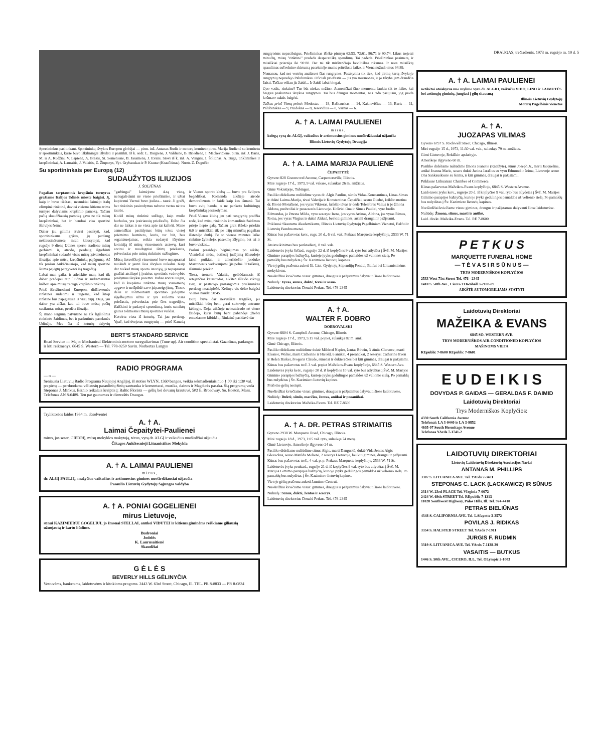DRAUGAS, trečiadienis, 1973 m. rugsėjo m. 19 d. 5
Sportininkus pasitinkant. Sportininkų išvykos Europon globėjai — pirm. inž. Antanas Rudis ir moterų komiteto pirm. Marija Rudienė su komitetu ir sportininkais, kurie buvo iškilmingai išlydėti ir pasitikti. Iš k. sėdi: L. Dargienė, J. Valdienė, B. Briedienė, I. Mackevičienė, pirm. inž. J. Baris, M. ir A. Rudžiai, V. Lapienė, A. Brazis, St. Semėnienė, B. Jasaitienė, J. Evans. Stovi iš k. inž. A. Vengris, J. Šoliūnas, A. Būga, tinklininkės ir krepšininkai, A. Lauraitis, J. Valaitis, Z. Žiupsnys, Vyt. Grybauskas ir P. Krause (Kraučiūnas). Nuotr. Z. Degučio
Su sportininkais per Europą (12)
SUDAUŽYTOS ILIUZIJOS
J. ŠOLIŪNAS
Pagaliau tarptautinis krepšinio turnyras gražiame Italijos Udinės mieste baigėsi. Jį, kaip ir buvo tikėtasi, nesunkiai laimėjo italų olimpinė rinktinė, davusi visiems kitiems trims turnyro dalyviams krepšinio pamoką. Tačiau pačią skaudžiausią pamoką gavo ne tik mūsų krepšininkai, bet ir bendrai visa sportinė išeivijos šeima.
Dabar jau galima atvirai pasakyti, kad, sportininkams grįžus, jų perdaug neklausinėtumėte, mieli klausytojai, kad rugsėjo 9 dieną Udinės sporto stadione mūsų gerbiami ir, atrodo, perdaug išgarbinti krepšininkai sudaužė visas mūsų įsivaizduotas iliuzijas apie mūsų krepšininkų pajėgumą. Aš tik prašau Aukščiausiojo, kad mūsų sportinė šeima pajėgtų pergyventi šią tragediją.
Labai man gaila, ir atleiskite man, kad tik dabar pradėjau taip liūdnai ir sudramatintai kalbėti apie mūsų trečiąją krepšinio rinktinę.
Prieš išvažiuodami Europon, didžiavomės rinktinės sudėtimi ir teigėme, kad šitoji rinktinė bus pajėgiausia iš visų trijų. Deja, jau dabar yra aišku, kad tai buvo mūsų pačių susikurtas mitas, perdėta iliuzija.
Šį mano teigimą patvirtino ne tik ligšiolinis rinktinės žaidimas, bet ir paskutinės pasekmės Udinėje. Mes čia iš keturių dalyvių "garbingai" laimėjome 4-tą vietą, nenugalėdami nė vieno priešininko, ir užtai kapitonui Varnui buvo įteikta... taurė. Ji graži, bet rinktinės pasirodymas nebuvo vertas nė tos taurės.
Kodėl mūsų rinktinė sužlugo, kaip muilo burbulas, yra įvairiausių priežasčių. Dėlto čia dar ne laikas ir ne vieta apie tai kalbėti. Mano asmeniškas pasiūlymas būtų toks: vietoj priėmimo komiteto, kuris, tur būt, bus organizuojamas, reikia sudaryti ištyrimo komisiją iš mūsų visuomenės atstovų, kuri atvirai ir nuodugniai ištirtų priežastis, privedusias prie mūsų rinktinės sužlugimo.
Mūsų lietuviškoji visuomenė buvo nepaprastai nuoširdi ir jautri šios išvykos reikalui. Kaip dar niekad mūsų sporto istorijoj, ji nepaprastai gražiai atsiliepė į įvairius sportinės vadovybės prašymus išvykai paremti. Dabar atvirai teigiu, kad ši krepšinio rinktinė mūsų visuomenę apgavo ir neišpildė savo įsipareigojimų. Tiesos dėlei ir tolimesniam sportinio judėjimo išgelbėjimui užtai ir yra siūloma visas priežastis, privedusias prie šios tragedijos, išaiškinti ir padaryti sprendimą, kuris suteiktų gaires tolimesnei mūsų sportinei veiklai.
Ketvirta vieta iš keturių. Tai jau perdaug. Ypač, kad dvejetas rungtynių — prieš Kanadą ir Vienos sporto klubą — buvo pra švilptos begėdiškai. Komanda aikštėje atrodė demoralizuota ir žaidė kaip kas išmanė. Tai buvo avių banda, o ne penketo kultūringų krepšininkų pasirodymas.
Prieš Vienos klubą jau pati rungtynių pradžia rodė, kad mūsų rinktinės komandinis žaidimas priėjo liepto galą. Tačiau greit išśoko priekin 6:0 ir mūsiškiai tik po trijų minučių pagaliau išstenėjo dutkį. Po to vienos minutės laike rinktinė žybtelėjo, pasekmę išlygino, bet tai ir buvo viskas...
Paskui prasidėjo bėginėjimas po aikštę. Vieniečiai mūsų betikslį judėjimą išnaudojo labai puikiai, ir amerikiečio juoduko Marroneaux vadovaujami (jis pelnė 32 taškus), išsimušė priekin.
Tiesa, treneris Valaitis, gelbėdamasis iš artėjančios katastrofos, aikštėn išleido vikrųjį Barį, ir pastarojo pastangomis priešininkas perdaug neatsiplėšė. Kėlinys vis dėlto baigėsi Vienos naudai 50:45.
Būtų buvę dar nevisiškai tragiška, jei mūsiškiai būtų bent gerai sukovoję antrame kėlinyje. Deja, aikštėje nebeatsirado nė vieno žaidėjo, kuris būtų bent pabandęs įžiebti entuziasmo kibirkštį. Rinktinė pasidavė dar
BERT'S STANDARD SERVICE
Road Service — Major Mechanical Elektroninis motoro sureguliavimas (Tune up). Air condition specialistai. Gazolinas, padangos ir kiti reikmenys. 6645 S. Western — Tel. 778-9250 Savin. Norbertas Langys
RADIO PROGRAMA
— o —
Seniausia Lietuvių Radio Programa Naujojoj Anglijoj, iš stoties WLYN, 1360 bangos, veikia sekmadieniais nuo 1:00 iki 1:30 val. po pietų — perduodama vėliausių pasaulinių žinių santrauka ir komentarai, muzika, dainos ir Magdutės pasaka. Šią programą veda Steponas J. Minkus. Biznio reikalais kreiptis į: Baltic Florists — gėlių bei dovanų krautuvė, 502 E. Broadway, So. Boston, Mass. Telefonas AN 8-6489. Ten pat gaunamas ir dienraštis Draugas.
Tryliktosios laidos 1964 m. absolventei
A. † A.
Laimai Čepaitytei-Paulienei
mirus, jos seserį GIEDRĘ, mūsų mokyklos mokytoją, tėvus, vyrą dr. ALGĮ ir vaikučius nuoširdžiai užjaučia
Čikagos Aukštesnioji Lituanistikos Mokykla
A. † A. LAIMAI PAULIENEI
m i r u s ,
dr. ALGĮ PAULIŲ, mažyčius vaikučius ir artimuosius gimines nuoširdžiausiai užjaučia
Pasaulio Lietuvių Gydytojų Sąjungos valdyba
A. † A. PONIAI GOGELIENEI
mirus Lietuvoje,
sūnui KAZIMIERUI GOGELIUI, jo žmonai STELLAI, anūkei VIDUTEI ir kitiems giminėms reiškiame giliausią užuojautą ir kartu liūdime.
Budroniai
Jodelės
K. Laurusaitienė
Skaudžiai
G Ė L Ė S
BEVERLY HILLS GĖLINYČIA
Vestuvėms, banketams, laidotuvėms ir kitokioms progoms. 2443 W. 63rd Street, Chicago, Ill. TEL. PR 8-0833 — PR 8-0834
rungtynėms nepasibaigus. Priešininkas išlėkė pirmyn 62:53, 72:61, 86:71 ir 90:74. Likus trejetai minučių, mūsų "rinktinė" pradeda desperatišką spaudimą. Tai padeda. Priešininkas pasimeta, ir mūsiškiai priartėja iki 90:80. Bet tai tik mirštančiojo beviltiškas riksmas. Ir nors mūsiškių spaudimas sušvelnino skirtumą pasekmėje mums pritrūksta laiko, ir Viena nužudo mus 94:89.
Nemanau, kad net vertėtų analizuot šias rungtynes. Pasakytina tik tiek, kad pirmą kartą išvykoje rungtynių nepradėjo Palubinskas. Oficiali priežastis — jis yra murmonas, ir jo tikyba jam draudžia žaisti. Tačiau vėliau jis žaidė... Ir žaidė labai blogai.
Quo vadis, rinktine? Tur būt niekas nežino. Asmeniškai šiuo momentu laukiu tik to laiko, kai baigsis paskutinės išvykos rungtynės. Tai bus džiugus momentas, nes tada pasijusiu, jog juoda košmaro naktis baigėsi.
Taškus prieš Vieną pelnė: Modestas — 18, Baškauskas — 14, Kaknevičius — 13, Baris — 11, Palubinskas — 9, Puidokas — 8, Jesevičius — 8, Varnas — 6.
A. † A. LAIMAI PAULIENEI
m i r u s ,
kolegą vyrą dr. ALGĮ, vaikučius ir artimuosius gimines nuoširdžiausiai užjaučia
Illinois Lietuvių Gydytojų Draugija
A. † A. LAIMA MARIJA PAULIENĖ
ČEPAITYTĖ
Gyveno 828 Greenwood Avenue, Carpentersville, Illinois.
Mirė rugsėjo 17 d., 1973, 9 val. vakaro, sulaukus 26 m. amžiaus.
Gimė Vokietijoje, Tubingen.
Pasiliko dideliame nuliūdime vyras dr. Algis Paulius, sūnūs Vidas-Konstantinas, Linas-Simas ir duktė Laima-Marija, tėvai Valerija ir Konstantinas Čepaičiai, sesuo Giedrė, krikšto motina dr. Bronė Motušienė, jos vyras Viktoras, krikšto tėvas ir dėdė Telesforas Valius ir jo žmona Aldona, pusbroliai ir pusseserės Lietuvoje. Uošviai Ona ir Simas Pauliai, vyro brolis Edmundas, jo žmona Milda, vyro seserys: Irena, jos vyras Arūnas, Aldona, jos vyras Rimas, Roma, jos vyras Virgius ir duktė Aldutė, bei kiti giminės, artimi draugai ir pažįstami.
Priklausė Skautams Akademikams, Illinois Lietuvių Gydytojų Pagelbiniam Vienetui, Balfui ir Lietuvių Bendruomenei.
Kūnas bus pašarvotas ketv., rugs. 20 d., 6 val. vak. Petkaus Marquette koplyčioje, 2533 W. 71 St.
Atsisveikinimas bus penktadienį, 8 val. vak.
Laidotuvės įvyks šeštad., rugsėjo 22 d. iš koplyčios 9 val. ryto bus atlydėta į Švč. M. Marijos Gimimo parapijos bažnyčią, kurioje įvyks gedulingos pamaldos už velionės sielą. Po pamaldų bus nulydėta į Šv. Kazimiero lietuvių kapines.
Vietoj gėlių prašoma aukoti Ill. Liet. Gydytojų Stipendijų Fondui, Balfui bei Lituanistinėms mokykloms.
Nuoširdžiai kviečiame visus: gimines, draugus ir pažįstamus dalyvauti šiose laidotuvėse.
Nuliūdę: Vyras, sūnūs, duktė, tėvai ir sesuo.
Laidotuvių direktorius Donald Petkus. Tel. 476-2345
A. † A.
WALTER F. DOBRO
DOBROVALSKI
Gyveno 6604 S. Campbell Avenue, Chicago, Illinois.
Mirė rugsėjo 17 d., 1973, 5:15 val. popiet, sulaukęs 82 m. amž.
Gimė Chicago, Illinois.
Pasiliko dideliame nuliūdime duktė Mildred Napier, žentas Edwin, 3 sūnūs Clarence, marti Eleanor, Walter, marti Catherine ir Harold, 6 anūkai, 4 proanūkai, 2 seserys: Catherine Evon ir Helen Barker, švogeris Claude, sūnėnai ir dukterėčios bei kiti giminės, draugai ir pažįstami.
Kūnas bus pašarvotas treč. 3 val. popiet Mažeikos-Evans koplyčioje, 6845 S. Western Ave.
Laidotuvės įvyks ketv., rugsėjo 20 d. iš koplyčios 10 val. ryto bus atlydėtas į Švč. M. Marijos Gimimo parapijos bažnyčią, kurioje įvyks gedulingos pamaldos už velionio sielą. Po pamaldų bus nulydėtas į Šv. Kazimiero lietuvių kapines.
Prašome gėlių nesiųsti.
Nuoširdžiai kviečiame visus: gimines, draugus ir pažįstamus dalyvauti šiose laidotuvėse.
Nuliūdę: Duktė, sūnūs, marčios, žentas, anūkai ir proanūkai.
Laidotuvių direktorius Mažeika-Evans. Tel. RE 7-8600
A. † A. DR. PETRAS STRIMAITIS
Gyveno 2938 W. Marquette Road, Chicago, Illinois.
Mirė rugsėjo 18 d., 1973, 1:05 val. ryto, sulaukęs 74 metų.
Gimė Lietuvoje. Amerikoje išgyveno 24 m.
Pasiliko dideliame nuliūdime sūnus Algis, marti Danguolė, duktė Vida žentas Algis Gleveckas, sesuo Matilda Melienė, 2 seserys Lietuvoje, bei kiti giminės, draugai ir pažįstami.
Kūnas bus pašarvotas treč., 4 val. p. p. Petkaus Marquette koplyčioje, 2533 W. 71 St.
Laidotuvės įvyks penktad., rugsėjo 21 d. iš koplyčios 9 val. ryto bus atlydėtas į Švč. M. Marijos Gimimo parapijos bažnyčią, kurioje įvyks gedulingos pamaldos už velionio sielą. Po pamaldų bus nulydėtas į Šv. Kazimiero lietuvių kapines.
Vietoje gėlių prašoma aukoti Jaunimo Centrui.
Nuoširdžiai kviečiame visus: gimines, draugus ir pažįstamus dalyvauti šiose laidotuvėse.
Nuliūdę: Sūnus, duktė, žentas ir seserys.
Laidotuvių direktorius Donald Petkus. Tel. 476-2345
A. † A. LAIMAI PAULIENEI
netikėtai atsiskyrus nuo mylimo vyro dr. ALGIO, vaikučių VIDO, LINO ir LAIMUTĖS bei artimųjų giminių, jungiasi į gilų skausmą
Illinois Lietuvių Gydytojų
Moterų Pagelbinis vienetas
A. † A.
JUOZAPAS VILIMAS
Gyveno 6757 S. Rockwell Street, Chicago, Illinois.
Mirė rugsėjo 15 d., 1973, 11:30 val. vak., sulaukęs 79 m. amžiaus.
Gimė Lietuvoje, Rokiškio apskrityje.
Amerikoje išgyveno 60 m.
Pasiliko dideliame nuliūdime žmona Jeanette (Katažytė), sūnus Joseph Jr., marti Jacqueline, anūkė Joanna Marie, sesers duktė Janina Jarašius su vyru Edmund ir šeima, Lietuvoje sesuo Ona Sankauskienė su šeima, ir kiti giminės, draugai ir pažįstami.
Priklausė Lithuanian Chamber of Commerce.
Kūnas pašarvotas Mažeikos-Evans koplyčioje, 6845 S. Western Avenue.
Laidotuvės įvyks ketv., rugsėjo 20 d. iš koplyčios 9 val. ryto bus atlydėtas į Švč. M. Marijos Gimimo parapijos bažnyčią, kurioje įvyks gedulingos pamaldos už velionio sielą. Po pamaldų bus nulydėtas į Šv. Kazimiero lietuvių kapines.
Nuoširdžiai kviečiame visus: gimines, draugus ir pažįstamus dalyvauti šiose laidotuvėse.
Nuliūdę: Žmona, sūnus, marti ir anūkė.
Laid. direkt. Mažeika-Evans. Tel. RE 7-8600
P E T K U S
MARQUETTE FUNERAL HOME
— T Ė V A S I R S Ū N U S —
TRYS MODERNIŠKOS KOPLYČIOS
2533 West 71st Street Tel. 476 - 2345
1410 S. 50th Ave., Cicero TOwnhall 3-2108-09
AIKŠTĖ AUTOMOBILIAMS STATYTI
Laidotuvių Direktoriai
MAŽEIKA & EVANS
6845 SO. WESTERN AVE.
TRYS MODERNIŠKOS AIR-CONDITIONED KOPLYČIOS
MAŠINOMS VIETA
REpublic 7-8600 REpublic 7-8601
E U D E I K I S
DOVYDAS P. GAIDAS — GERALDAS F. DAIMID
Laidotuvių Direktoriai
Trys Moderniškos Koplyčios:
4330 South California Avenue
Telefonai: LA 3-0440 ir LA 3-9852
4605-07 South Hermitage Avenue
Telefonas YArds 7-1741-2
LAIDOTUVIŲ DIREKTORIAI
Lietuvių Laidotuvių Direktorių Asociacijos Nariai
ANTANAS M. PHILLIPS
3307 S. LITUANICA AVE. Tel. YArds 7-3401
STEPONAS C. LACK (LACKAWICZ) IR SŪNUS
2314 W. 23rd PLACE Tel. VIrginia 7-6672
2424 W. 69th STREET Tel. REpublic 7-1213
11028 Southwest Highway, Palos Hills, Ill. Tel. 974-4410
PETRAS BIELIŪNAS
4348 S. CALIFORNIA AVE. Tel. LAfayette 3-3572
POVILAS J. RIDIKAS
3354 S. HALSTED STREET Tel. YArds 7-1911
JURGIS F. RUDMIN
3319 S. LITUANICA AVE. Tel. YArds 7-1138-39
VASAITIS — BUTKUS
1446 S. 50th AVE., CICERO, ILL. Tel. OLympic 2-1003